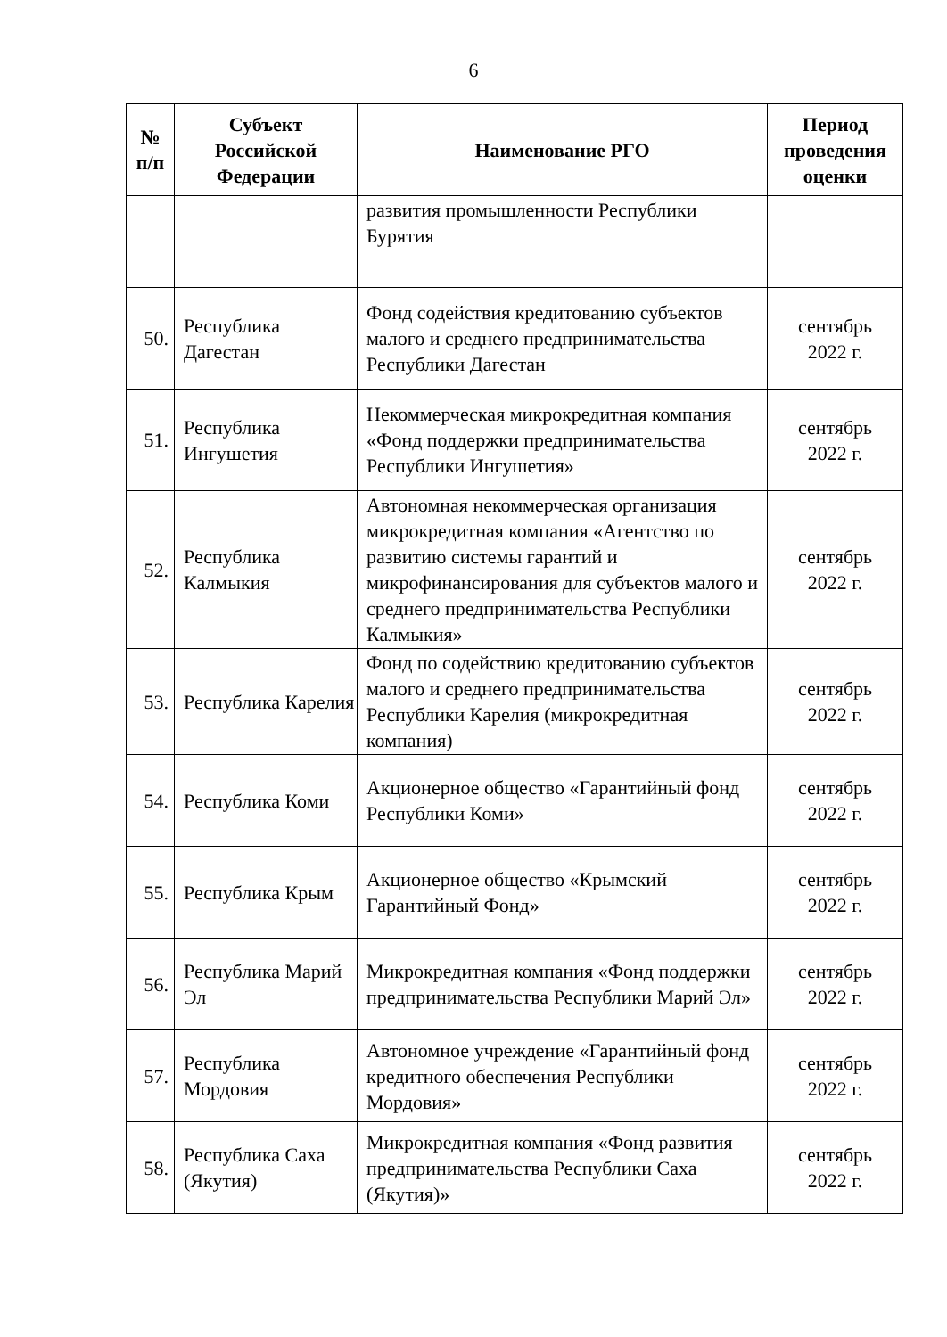6
| № п/п | Субъект Российской Федерации | Наименование РГО | Период проведения оценки |
| --- | --- | --- | --- |
| | | развития промышленности Республики Бурятия | |
| 50. | Республика Дагестан | Фонд содействия кредитованию субъектов малого и среднего предпринимательства Республики Дагестан | сентябрь 2022 г. |
| 51. | Республика Ингушетия | Некоммерческая микрокредитная компания «Фонд поддержки предпринимательства Республики Ингушетия» | сентябрь 2022 г. |
| 52. | Республика Калмыкия | Автономная некоммерческая организация микрокредитная компания «Агентство по развитию системы гарантий и микрофинансирования для субъектов малого и среднего предпринимательства Республики Калмыкия» | сентябрь 2022 г. |
| 53. | Республика Карелия | Фонд по содействию кредитованию субъектов малого и среднего предпринимательства Республики Карелия (микрокредитная компания) | сентябрь 2022 г. |
| 54. | Республика Коми | Акционерное общество «Гарантийный фонд Республики Коми» | сентябрь 2022 г. |
| 55. | Республика Крым | Акционерное общество «Крымский Гарантийный Фонд» | сентябрь 2022 г. |
| 56. | Республика Марий Эл | Микрокредитная компания «Фонд поддержки предпринимательства Республики Марий Эл» | сентябрь 2022 г. |
| 57. | Республика Мордовия | Автономное учреждение «Гарантийный фонд кредитного обеспечения Республики Мордовия» | сентябрь 2022 г. |
| 58. | Республика Саха (Якутия) | Микрокредитная компания «Фонд развития предпринимательства Республики Саха (Якутия)» | сентябрь 2022 г. |